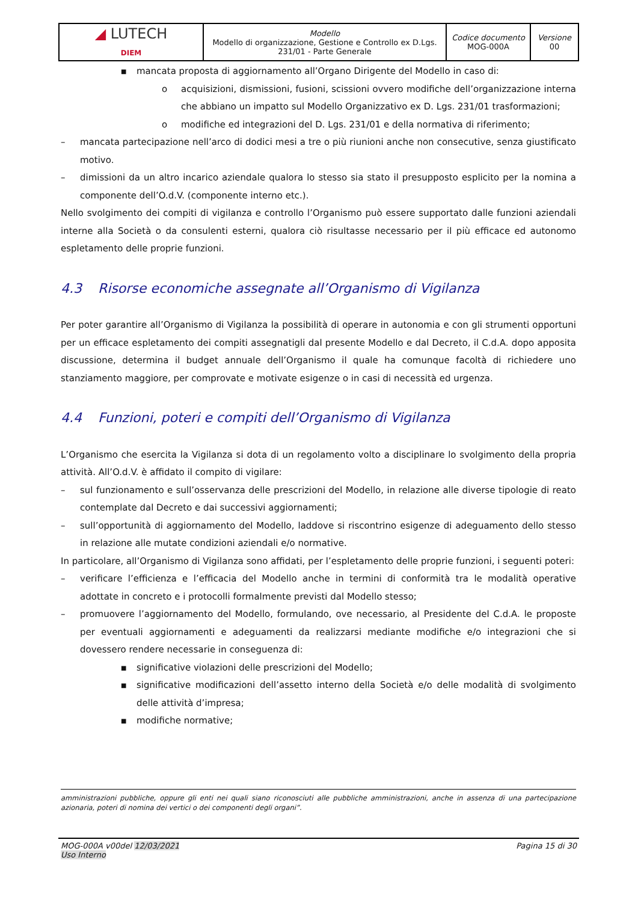| ◢ LUTECH DIEM | Modello Modello di organizzazione, Gestione e Controllo ex D.Lgs. 231/01 - Parte Generale | Codice documento MOG-000A | Versione 00 |
■ mancata proposta di aggiornamento all’Organo Dirigente del Modello in caso di:
o acquisizioni, dismissioni, fusioni, scissioni ovvero modifiche dell’organizzazione interna che abbiano un impatto sul Modello Organizzativo ex D. Lgs. 231/01 trasformazioni;
o modifiche ed integrazioni del D. Lgs. 231/01 e della normativa di riferimento;
– mancata partecipazione nell’arco di dodici mesi a tre o più riunioni anche non consecutive, senza giustificato motivo.
– dimissioni da un altro incarico aziendale qualora lo stesso sia stato il presupposto esplicito per la nomina a componente dell’O.d.V. (componente interno etc.).
Nello svolgimento dei compiti di vigilanza e controllo l’Organismo può essere supportato dalle funzioni aziendali interne alla Società o da consulenti esterni, qualora ciò risultasse necessario per il più efficace ed autonomo espletamento delle proprie funzioni.
4.3 Risorse economiche assegnate all’Organismo di Vigilanza
Per poter garantire all’Organismo di Vigilanza la possibilità di operare in autonomia e con gli strumenti opportuni per un efficace espletamento dei compiti assegnatigli dal presente Modello e dal Decreto, il C.d.A. dopo apposita discussione, determina il budget annuale dell’Organismo il quale ha comunque facoltà di richiedere uno stanziamento maggiore, per comprovate e motivate esigenze o in casi di necessità ed urgenza.
4.4 Funzioni, poteri e compiti dell’Organismo di Vigilanza
L’Organismo che esercita la Vigilanza si dota di un regolamento volto a disciplinare lo svolgimento della propria attività. All’O.d.V. è affidato il compito di vigilare:
– sul funzionamento e sull’osservanza delle prescrizioni del Modello, in relazione alle diverse tipologie di reato contemplate dal Decreto e dai successivi aggiornamenti;
– sull’opportunità di aggiornamento del Modello, laddove si riscontrino esigenze di adeguamento dello stesso in relazione alle mutate condizioni aziendali e/o normative.
In particolare, all’Organismo di Vigilanza sono affidati, per l’espletamento delle proprie funzioni, i seguenti poteri:
– verificare l’efficienza e l’efficacia del Modello anche in termini di conformità tra le modalità operative adottate in concreto e i protocolli formalmente previsti dal Modello stesso;
– promuovere l’aggiornamento del Modello, formulando, ove necessario, al Presidente del C.d.A. le proposte per eventuali aggiornamenti e adeguamenti da realizzarsi mediante modifiche e/o integrazioni che si dovessero rendere necessarie in conseguenza di:
■ significative violazioni delle prescrizioni del Modello;
■ significative modificazioni dell’assetto interno della Società e/o delle modalità di svolgimento delle attività d’impresa;
■ modifiche normative;
amministrazioni pubbliche, oppure gli enti nei quali siano riconosciuti alle pubbliche amministrazioni, anche in assenza di una partecipazione azionaria, poteri di nomina dei vertici o dei componenti degli organi”.
MOG-000A v00del 12/03/2021
Uso Interno
Pagina 15 di 30